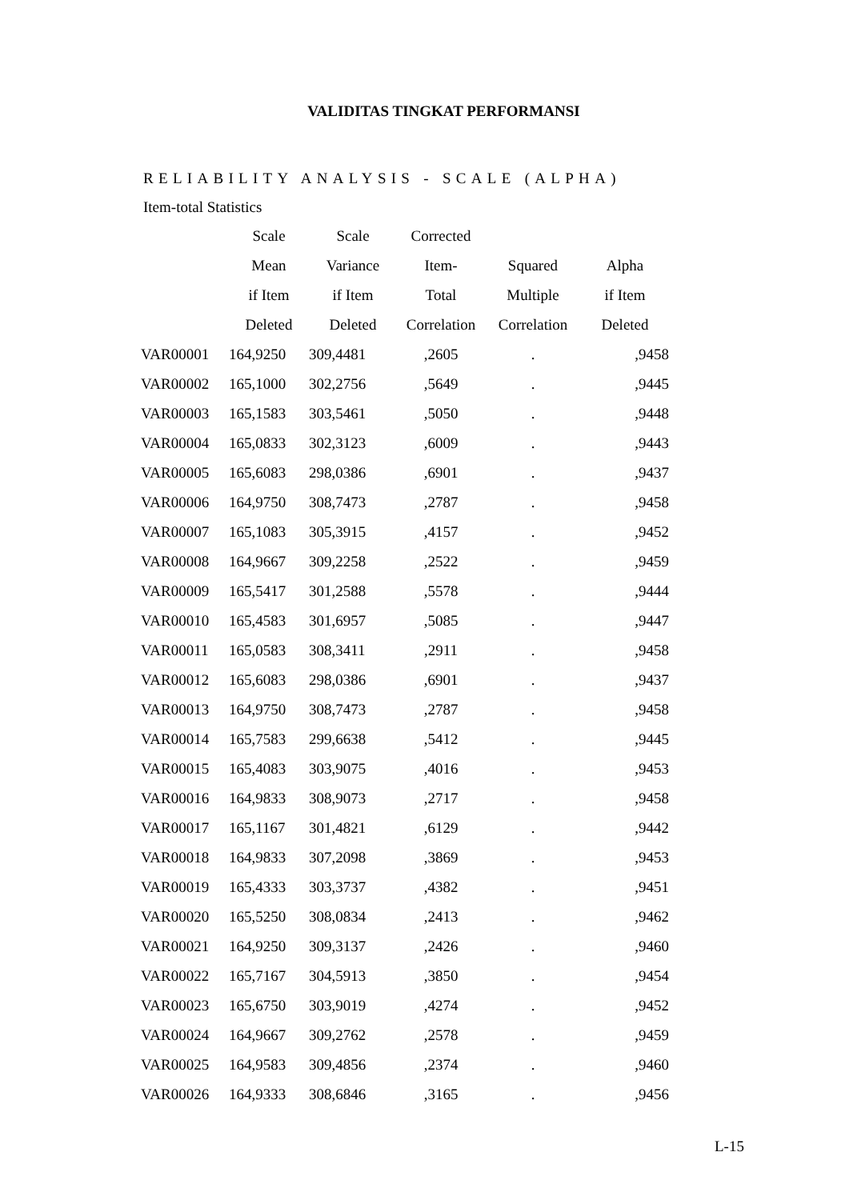VALIDITAS TINGKAT PERFORMANSI
RELIABILITY ANALYSIS - SCALE (ALPHA)
Item-total Statistics
| | Scale | Scale | Corrected | | |
| --- | --- | --- | --- | --- | --- |
| | Mean | Variance | Item- | Squared | Alpha |
| | if Item | if Item | Total | Multiple | if Item |
| | Deleted | Deleted | Correlation | Correlation | Deleted |
| VAR00001 | 164,9250 | 309,4481 | ,2605 | . | ,9458 |
| VAR00002 | 165,1000 | 302,2756 | ,5649 | . | ,9445 |
| VAR00003 | 165,1583 | 303,5461 | ,5050 | . | ,9448 |
| VAR00004 | 165,0833 | 302,3123 | ,6009 | . | ,9443 |
| VAR00005 | 165,6083 | 298,0386 | ,6901 | . | ,9437 |
| VAR00006 | 164,9750 | 308,7473 | ,2787 | . | ,9458 |
| VAR00007 | 165,1083 | 305,3915 | ,4157 | . | ,9452 |
| VAR00008 | 164,9667 | 309,2258 | ,2522 | . | ,9459 |
| VAR00009 | 165,5417 | 301,2588 | ,5578 | . | ,9444 |
| VAR00010 | 165,4583 | 301,6957 | ,5085 | . | ,9447 |
| VAR00011 | 165,0583 | 308,3411 | ,2911 | . | ,9458 |
| VAR00012 | 165,6083 | 298,0386 | ,6901 | . | ,9437 |
| VAR00013 | 164,9750 | 308,7473 | ,2787 | . | ,9458 |
| VAR00014 | 165,7583 | 299,6638 | ,5412 | . | ,9445 |
| VAR00015 | 165,4083 | 303,9075 | ,4016 | . | ,9453 |
| VAR00016 | 164,9833 | 308,9073 | ,2717 | . | ,9458 |
| VAR00017 | 165,1167 | 301,4821 | ,6129 | . | ,9442 |
| VAR00018 | 164,9833 | 307,2098 | ,3869 | . | ,9453 |
| VAR00019 | 165,4333 | 303,3737 | ,4382 | . | ,9451 |
| VAR00020 | 165,5250 | 308,0834 | ,2413 | . | ,9462 |
| VAR00021 | 164,9250 | 309,3137 | ,2426 | . | ,9460 |
| VAR00022 | 165,7167 | 304,5913 | ,3850 | . | ,9454 |
| VAR00023 | 165,6750 | 303,9019 | ,4274 | . | ,9452 |
| VAR00024 | 164,9667 | 309,2762 | ,2578 | . | ,9459 |
| VAR00025 | 164,9583 | 309,4856 | ,2374 | . | ,9460 |
| VAR00026 | 164,9333 | 308,6846 | ,3165 | . | ,9456 |
L-15